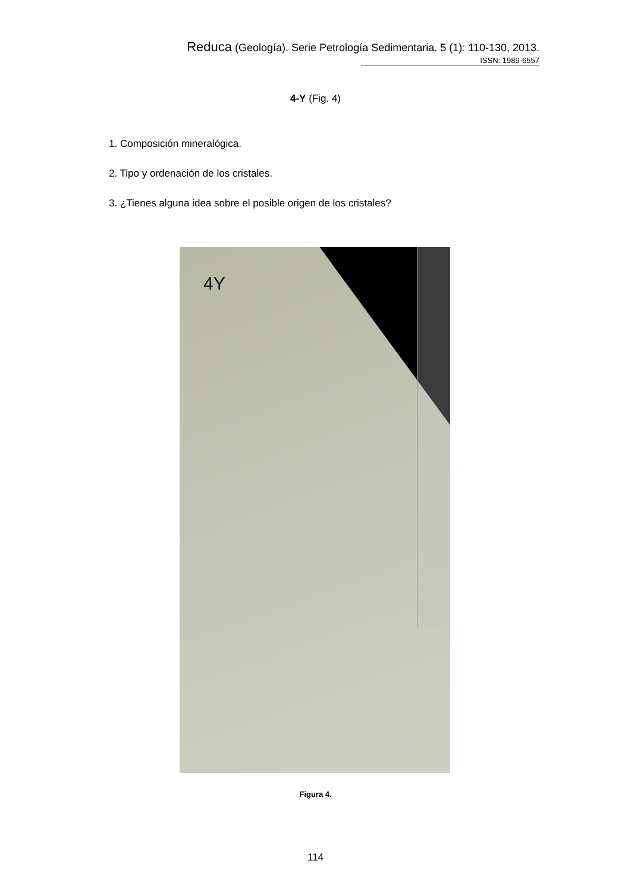Reduca (Geología). Serie Petrología Sedimentaria. 5 (1): 110-130, 2013.
ISSN: 1989-6557
4-Y (Fig. 4)
1. Composición mineralógica.
2. Tipo y ordenación de los cristales.
3. ¿Tienes alguna idea sobre el posible origen de los cristales?
4Y
Figura 4.
114